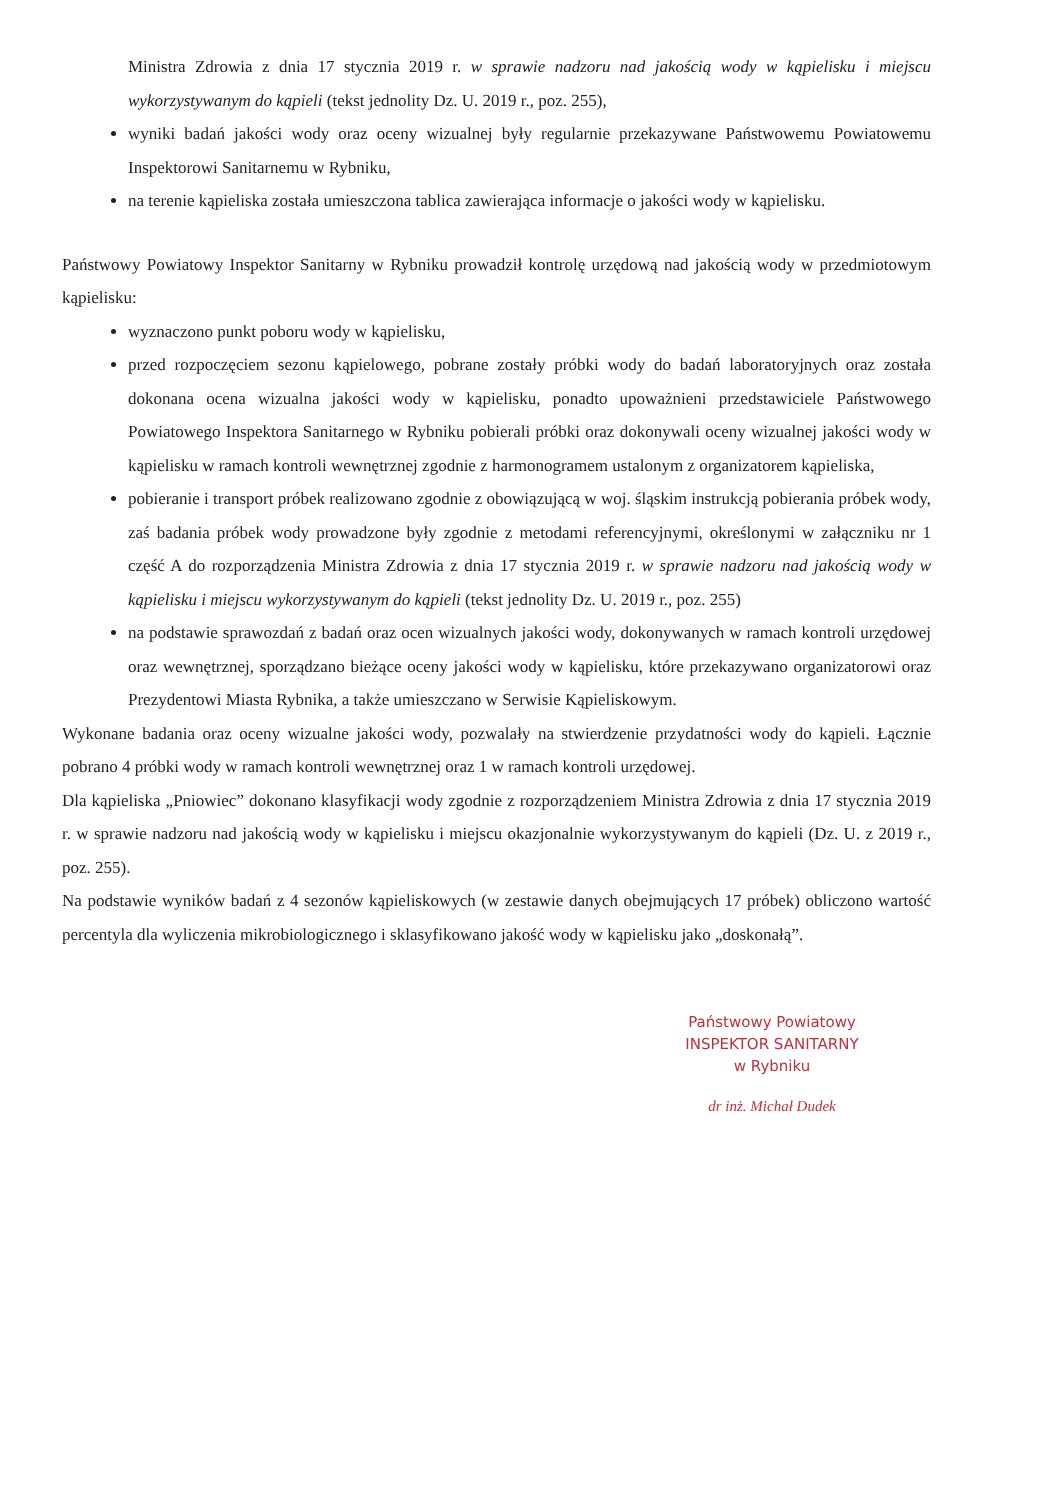Ministra Zdrowia z dnia 17 stycznia 2019 r. w sprawie nadzoru nad jakością wody w kąpielisku i miejscu wykorzystywanym do kąpieli (tekst jednolity Dz. U. 2019 r., poz. 255),
wyniki badań jakości wody oraz oceny wizualnej były regularnie przekazywane Państwowemu Powiatowemu Inspektorowi Sanitarnemu w Rybniku,
na terenie kąpieliska została umieszczona tablica zawierająca informacje o jakości wody w kąpielisku.
Państwowy Powiatowy Inspektor Sanitarny w Rybniku prowadził kontrolę urzędową nad jakością wody w przedmiotowym kąpielisku:
wyznaczono punkt poboru wody w kąpielisku,
przed rozpoczęciem sezonu kąpielowego, pobrane zostały próbki wody do badań laboratoryjnych oraz została dokonana ocena wizualna jakości wody w kąpielisku, ponadto upoważnieni przedstawiciele Państwowego Powiatowego Inspektora Sanitarnego w Rybniku pobierali próbki oraz dokonywali oceny wizualnej jakości wody w kąpielisku w ramach kontroli wewnętrznej zgodnie z harmonogramem ustalonym z organizatorem kąpieliska,
pobieranie i transport próbek realizowano zgodnie z obowiązującą w woj. śląskim instrukcją pobierania próbek wody, zaś badania próbek wody prowadzone były zgodnie z metodami referencyjnymi, określonymi w załączniku nr 1 część A do rozporządzenia Ministra Zdrowia z dnia 17 stycznia 2019 r. w sprawie nadzoru nad jakością wody w kąpielisku i miejscu wykorzystywanym do kąpieli (tekst jednolity Dz. U. 2019 r., poz. 255)
na podstawie sprawozdań z badań oraz ocen wizualnych jakości wody, dokonywanych w ramach kontroli urzędowej oraz wewnętrznej, sporządzano bieżące oceny jakości wody w kąpielisku, które przekazywano organizatorowi oraz Prezydentowi Miasta Rybnika, a także umieszczano w Serwisie Kąpieliskowym.
Wykonane badania oraz oceny wizualne jakości wody, pozwalały na stwierdzenie przydatności wody do kąpieli. Łącznie pobrano 4 próbki wody w ramach kontroli wewnętrznej oraz 1 w ramach kontroli urzędowej.
Dla kąpieliska „Pniowiec” dokonano klasyfikacji wody zgodnie z rozporządzeniem Ministra Zdrowia z dnia 17 stycznia 2019 r. w sprawie nadzoru nad jakością wody w kąpielisku i miejscu okazjonalnie wykorzystywanym do kąpieli (Dz. U. z 2019 r., poz. 255).
Na podstawie wyników badań z 4 sezonów kąpieliskowych (w zestawie danych obejmujących 17 próbek) obliczono wartość percentyla dla wyliczenia mikrobiologicznego i sklasyfikowano jakość wody w kąpielisku jako „doskonałą”.
Państwowy Powiatowy
INSPEKTOR SANITARNY
w Rybniku
dr inż. Michał Dudek